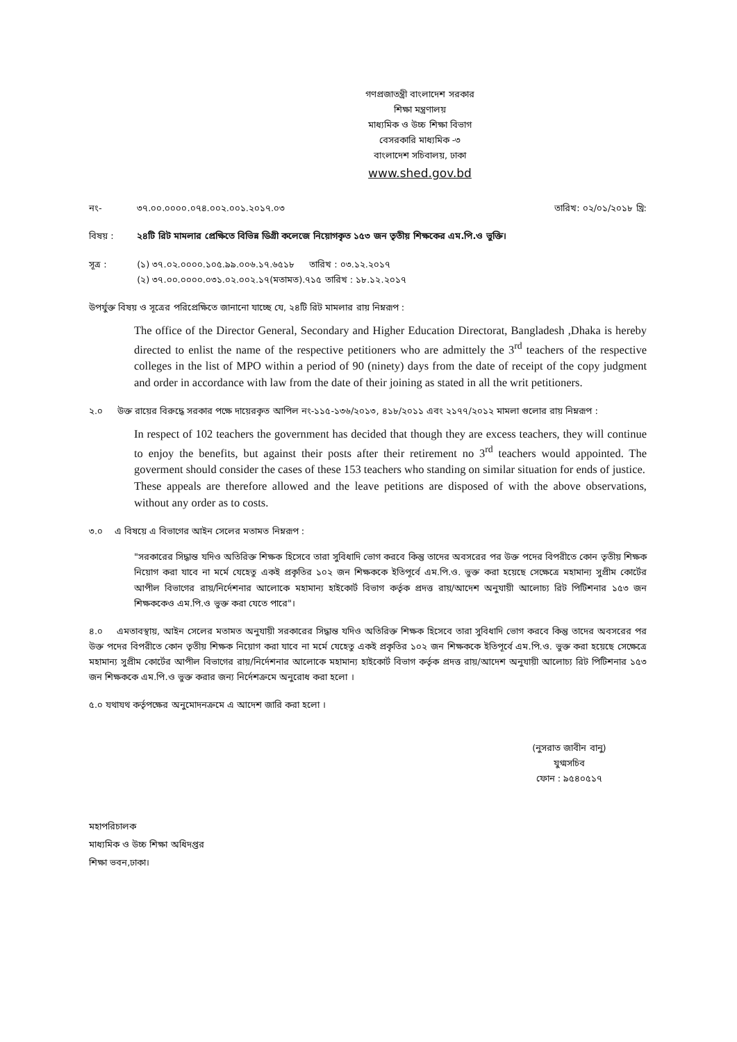গণপ্রজাতন্ত্রী বাংলাদেশ সরকার
শিক্ষা মন্ত্রণালয়
মাধ্যমিক ও উচ্চ শিক্ষা বিভাগ
বেসরকারি মাধ্যমিক -৩
বাংলাদেশ সচিবালয়, ঢাকা
www.shed.gov.bd
নং- ৩৭.০০.০০০০.০৭৪.০০২.০০১.২০১৭.০৩
তারিখ: ০২/০১/২০১৮ খ্রি:
বিষয় : ২৪টি রিট মামলার প্রেক্ষিতে বিভিন্ন ডিগ্রী কলেজে নিয়োগকৃত ১৫৩ জন তৃতীয় শিক্ষকের এম.পি.ও ভুক্তি।
সূত্র : (১) ৩৭.০২.০০০০.১০৫.৯৯.০০৬.১৭.৬৫১৮ তারিখ : ০৩.১২.২০১৭
(২) ৩৭.০০.০০০০.০৩১.০২.০০২.১৭(মতামত).৭১৫ তারিখ : ১৮.১২.২০১৭
উপর্যুক্ত বিষয় ও সূত্রের পরিপ্রেক্ষিতে জানানো যাচ্ছে যে, ২৪টি রিট মামলার রায় নিম্নরূপ :
The office of the Director General, Secondary and Higher Education Directorat, Bangladesh ,Dhaka is hereby directed to enlist the name of the respective petitioners who are admittely the 3<sup>rd</sup> teachers of the respective colleges in the list of MPO within a period of 90 (ninety) days from the date of receipt of the copy judgment and order in accordance with law from the date of their joining as stated in all the writ petitioners.
২.০ উক্ত রায়ের বিরুদ্ধে সরকার পক্ষে দায়েরকৃত আপিল নং-১১৫-১৩৬/২০১৩, ৪১৮/২০১১ এবং ২১৭৭/২০১২ মামলা গুলোর রায় নিম্নরূপ :
In respect of 102 teachers the government has decided that though they are excess teachers, they will continue to enjoy the benefits, but against their posts after their retirement no 3<sup>rd</sup> teachers would appointed. The goverment should consider the cases of these 153 teachers who standing on similar situation for ends of justice.
These appeals are therefore allowed and the leave petitions are disposed of with the above observations, without any order as to costs.
৩.০ এ বিষয়ে এ বিভাগের আইন সেলের মতামত নিম্নরূপ :
"সরকারের সিদ্ধান্ত যদিও অতিরিক্ত শিক্ষক হিসেবে তারা সুবিধাদি ভোগ করবে কিন্তু তাদের অবসরের পর উক্ত পদের বিপরীতে কোন তৃতীয় শিক্ষক নিয়োগ করা যাবে না মর্মে যেহেতু একই প্রকৃতির ১০২ জন শিক্ষককে ইতিপূর্বে এম.পি.ও. ভুক্ত করা হয়েছে সেক্ষেত্রে মহামান্য সুপ্রীম কোর্টের আপীল বিভাগের রায়/নির্দেশনার আলোকে মহামান্য হাইকোর্ট বিভাগ কর্তৃক প্রদত্ত রায়/আদেশ অনুযায়ী আলোচ্য রিট পিটিশনার ১৫৩ জন শিক্ষককেও এম.পি.ও ভুক্ত করা যেতে পারে"।
৪.০ এমতাবস্থায়, আইন সেলের মতামত অনুযায়ী সরকারের সিদ্ধান্ত যদিও অতিরিক্ত শিক্ষক হিসেবে তারা সুবিধাদি ভোগ করবে কিন্তু তাদের অবসরের পর উক্ত পদের বিপরীতে কোন তৃতীয় শিক্ষক নিয়োগ করা যাবে না মর্মে যেহেতু একই প্রকৃতির ১০২ জন শিক্ষককে ইতিপূর্বে এম.পি.ও. ভুক্ত করা হয়েছে সেক্ষেত্রে মহামান্য সুপ্রীম কোর্টের আপীল বিভাগের রায়/নির্দেশনার আলোকে মহামান্য হাইকোর্ট বিভাগ কর্তৃক প্রদত্ত রায়/আদেশ অনুযায়ী আলোচ্য রিট পিটিশনার ১৫৩ জন শিক্ষককে এম.পি.ও ভুক্ত করার জন্য নির্দেশক্রমে অনুরোধ করা হলো ।
৫.০ যথাযথ কর্তৃপক্ষের অনুমোদনক্রমে এ আদেশ জারি করা হলো ।
(নুসরাত জাবীন বানু)
যুগ্মসচিব
ফোন : ৯৫৪০৫১৭
মহাপরিচালক
মাধ্যমিক ও উচ্চ শিক্ষা অধিদপ্তর
শিক্ষা ভবন,ঢাকা।